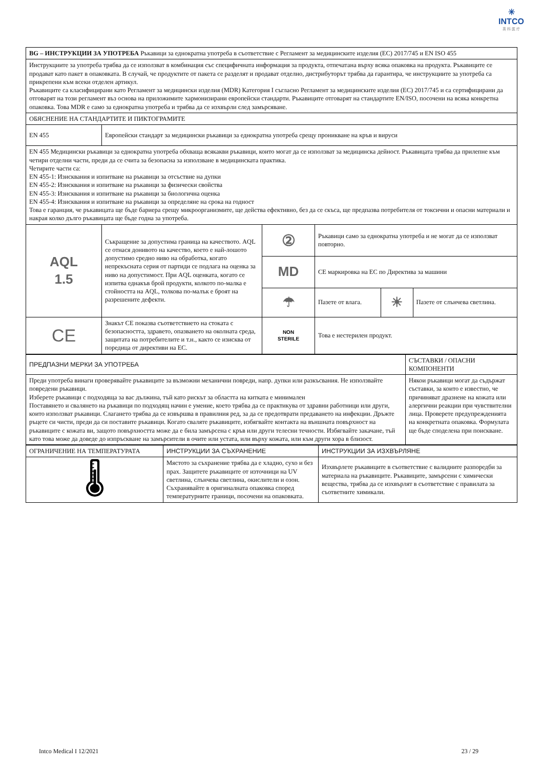✳
INTCO
英 科 医 疗
| BG – ИНСТРУКЦИИ ЗА УПОТРЕБА Ръкавици за еднократна употреба в съответствие с Регламент за медицинските изделия (ЕС) 2017/745 и EN ISO 455 | | | | | |
| Инструкциите за употреба трябва да се използват в комбинация със специфичната информация за продукта, отпечатана върху всяка опаковка на продукта. Ръкавиците се продават като пакет в опаковката. В случай, че продуктите от пакета се разделят и продават отделно, дистрибуторът трябва да гарантира, че инструкциите за употреба са прикрепени към всеки отделен артикул. Ръкавиците са класифицирани като Регламент за медицински изделия (MDR) Категория I съгласно Регламент за медицинските изделия (ЕС) 2017/745 и са сертифицирани да отговарят на този регламент въз основа на приложимите хармонизирани европейски стандарти. Ръкавиците отговарят на стандартите EN/ISO, посочени на всяка конкретна опаковка. Това MDR е само за еднократна употреба и трябва да се изхвърли след замърсяване. | | | | | |
| ОБЯСНЕНИЕ НА СТАНДАРТИТЕ И ПИКТОГРАМИТЕ | | | | | |
| EN 455 | Европейски стандарт за медицински ръкавици за еднократна употреба срещу проникване на кръв и вируси | | | | |
| EN 455 Медицински ръкавици за еднократна употреба обхваща всякакви ръкавици, които могат да се използват за медицинска дейност. Ръкавицата трябва да прилепне към четири отделни части, преди да се счита за безопасна за използване в медицинската практика. Четирите части са: EN 455-1: Изисквания и изпитване на ръкавици за отсъствие на дупки EN 455-2: Изисквания и изпитване на ръкавици за физически свойства EN 455-3: Изисквания и изпитване на ръкавици за биологична оценка EN 455-4: Изисквания и изпитване на ръкавици за определяне на срока на годност Това е гаранция, че ръкавицата ще бъде бариера срещу микроорганизмите, ще действа ефективно, без да се скъса, ще предпазва потребителя от токсични и опасни материали и накрая колко дълго ръкавицата ще бъде годна за употреба. | | | | | |
| AQL 1.5 | Съкращение за допустима граница на качеството. AQL се отнася донивото на качество, което е най-лошото допустимо средно ниво на обработка, когато непрекъсната серия от партиди се подлага на оценка за ниво на допустимост. При AQL оценката, когато се изпитва еднакъв брой продукти, колкото по-малка е стойността на AQL, толкова по-малък е броят на разрешените дефекти. | ② | Ръкавици само за еднократна употреба и не могат да се използват повторно. | | |
| | | MD | CE маркировка на ЕС по Директива за машини | | |
| | | ☂ | Пазете от влага. | ☀ | Пазете от слънчева светлина. |
| CE | Знакът CE показва съответствието на стоката с безопасността, здравето, опазването на околната среда, защитата на потребителите и т.н., както се изисква от поредица от директиви на ЕС. | NON STERILE | Това е нестерилен продукт. | | |
| ПРЕДПАЗНИ МЕРКИ ЗА УПОТРЕБА | СЪСТАВКИ / ОПАСНИ КОМПОНЕНТИ |
| Преди употреба винаги проверявайте ръкавиците за възможни механични повреди, напр. дупки или разкъсвания. Не използвайте повредени ръкавици. Изберете ръкавици с подходяща за вас дължина, тъй като рискът за областта на китката е минимален Поставянето и сваляне­то на ръкавици по подходящ начин е умение, което трябва да се практикува от здравни работници или други, които използват ръкавици. Слагането трябва да се извършва в правилния ред, за да се предотврати предаването на инфекции. Дръжте ръцете си чисти, преди да си поставите ръкавици. Когато сваляте ръкавиците, избягвайте контакта на външната повърхност на ръкавиците с кожата ви, защото повърхността може да е била замърсена с кръв или други телесни течности. Избягвайте закачане, тъй като това може да доведе до изпръскване на замърсители в очите или устата, или върху кожата, или към други хора в близост. | Някои ръкавици могат да съдържат съставки, за които е известно, че причиняват дразнене на кожата или алергични реакции при чувствителни лица. Проверете предупрежденията на конкретната опаковка. Формулата ще бъде споделена при поискване. |
| ОГРАНИЧЕНИЕ НА ТЕМПЕРАТУРАТА | ИНСТРУКЦИИ ЗА СЪХРАНЕНИЕ | ИНСТРУКЦИИ ЗА ИЗХВЪРЛЯНЕ |
| 🌡 | Мястото за съхранение трябва да е хладно, сухо и без прах. Защитете ръкавиците от източници на UV светлина, слънчева светлина, окислители и озон. Съхранявайте в оригиналната опаковка според температурните граници, посочени на опаковката. | Изхвърлете ръкавиците в съответствие с валидните разпоредби за материала на ръкавиците. Ръкавиците, замърсени с химически вещества, трябва да се изхвърлят в съответствие с правилата за съответните химикали. |
Intco Medical I 12/2021 23 / 29